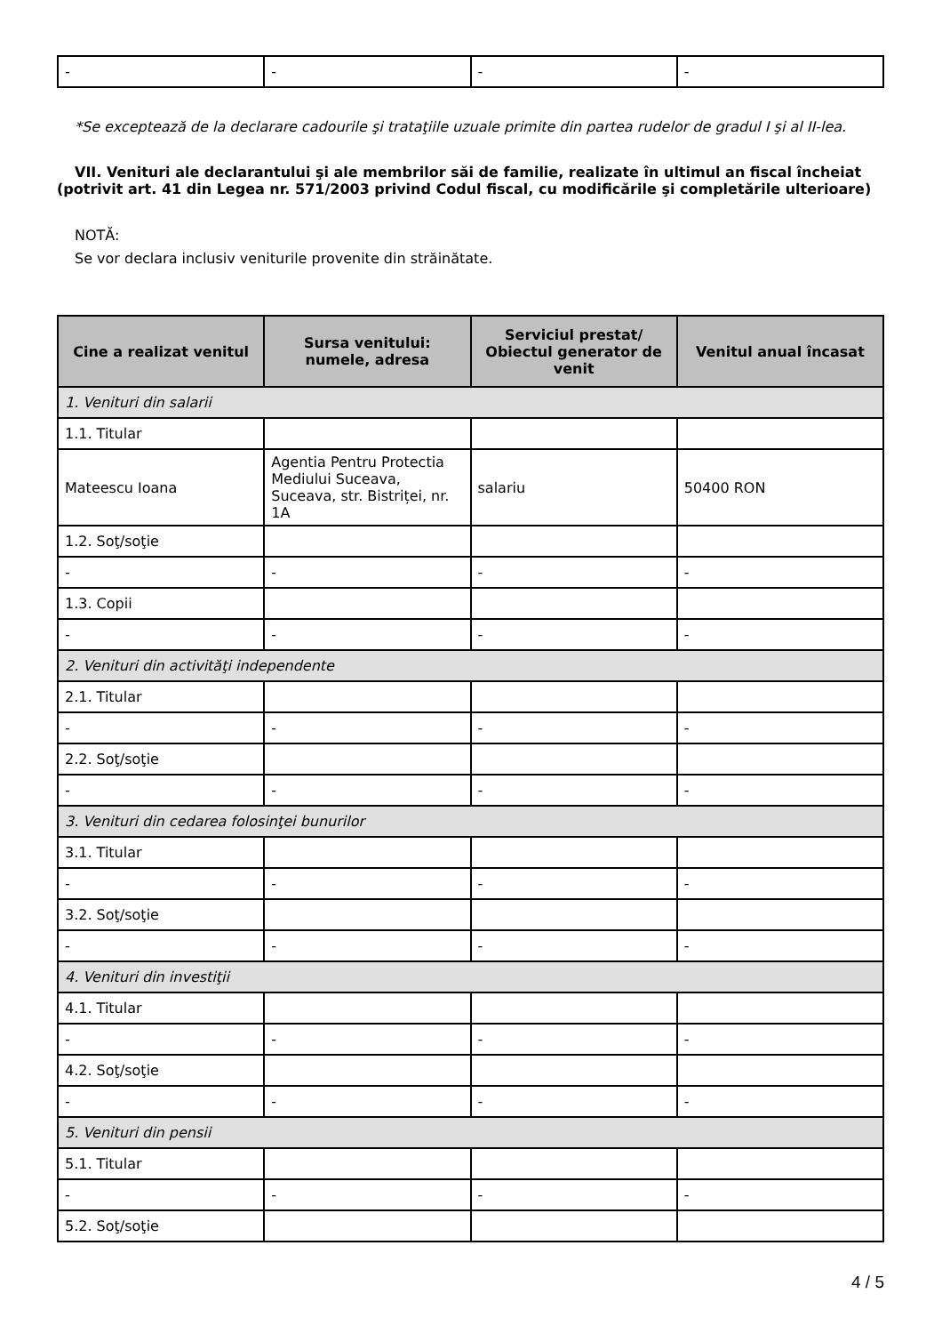| - | - | - | - |
*Se exceptează de la declarare cadourile şi trataţiile uzuale primite din partea rudelor de gradul I şi al II-lea.
VII. Venituri ale declarantului şi ale membrilor săi de familie, realizate în ultimul an fiscal încheiat (potrivit art. 41 din Legea nr. 571/2003 privind Codul fiscal, cu modificările şi completările ulterioare)
NOTĂ:
Se vor declara inclusiv veniturile provenite din străinătate.
| Cine a realizat venitul | Sursa venitului: numele, adresa | Serviciul prestat/ Obiectul generator de venit | Venitul anual încasat |
| --- | --- | --- | --- |
| 1. Venituri din salarii | | | |
| 1.1. Titular | | | |
| Mateescu Ioana | Agentia Pentru Protectia Mediului Suceava, Suceava, str. Bistriței, nr. 1A | salariu | 50400 RON |
| 1.2. Soţ/soţie | | | |
| - | - | - | - |
| 1.3. Copii | | | |
| - | - | - | - |
| 2. Venituri din activităţi independente | | | |
| 2.1. Titular | | | |
| - | - | - | - |
| 2.2. Soţ/soţie | | | |
| - | - | - | - |
| 3. Venituri din cedarea folosinţei bunurilor | | | |
| 3.1. Titular | | | |
| - | - | - | - |
| 3.2. Soţ/soţie | | | |
| - | - | - | - |
| 4. Venituri din investiţii | | | |
| 4.1. Titular | | | |
| - | - | - | - |
| 4.2. Soţ/soţie | | | |
| - | - | - | - |
| 5. Venituri din pensii | | | |
| 5.1. Titular | | | |
| - | - | - | - |
| 5.2. Soţ/soţie | | | |
4 / 5